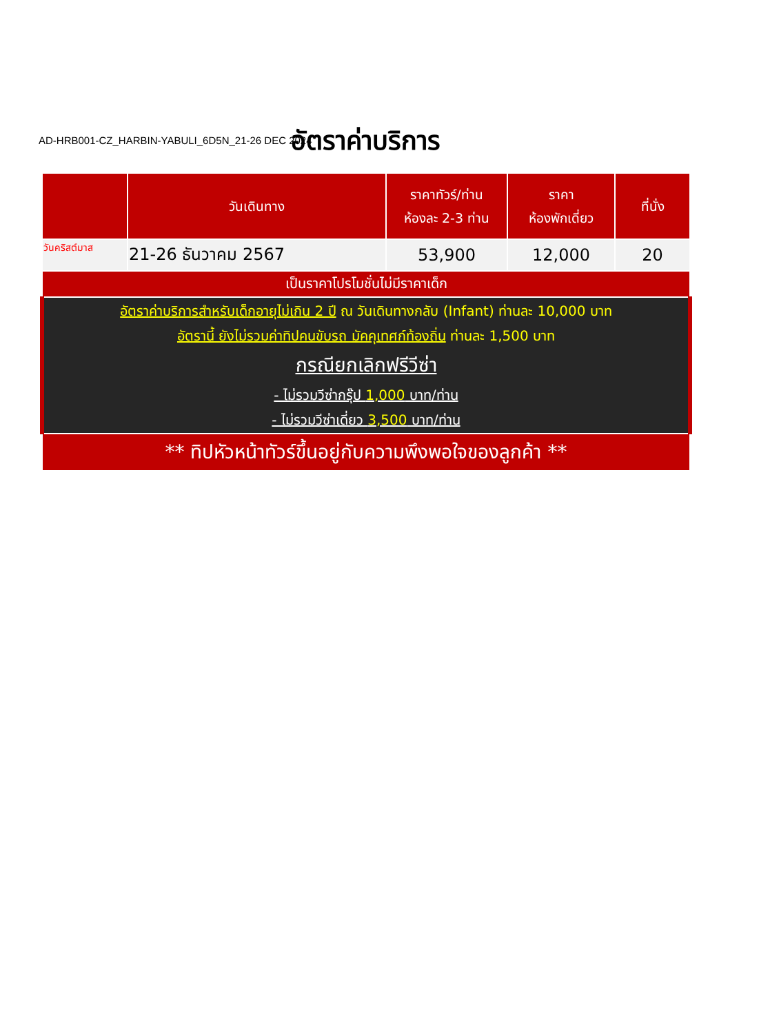AD-HRB001-CZ_HARBIN-YABULI_6D5N_21-26 DEC 2024
อัตราค่าบริการ
| | วันเดินทาง | ราคาทัวร์/ท่าน ห้องละ 2-3 ท่าน | ราคา ห้องพักเดี่ยว | ที่นั่ง |
| --- | --- | --- | --- | --- |
| วันคริสต์มาส | 21-26 ธันวาคม 2567 | 53,900 | 12,000 | 20 |
| เป็นราคาโปรโมชั่นไม่มีราคาเด็ก | | | | |
| อัตราค่าบริการสำหรับเด็กอายุไม่เกิน 2 ปี ณ วันเดินทางกลับ (Infant) ท่านละ 10,000 บาท อัตรานี้ ยังไม่รวมค่าทิปคนขับรถ มัคคุเทศก์ท้องถิ่น ท่านละ 1,500 บาท กรณียกเลิกฟรีวีซ่า - ไม่รวมวีซ่ากรุ๊ป 1,000 บาท/ท่าน - ไม่รวมวีซ่าเดี่ยว 3,500 บาท/ท่าน | | | | |
| ** ทิปหัวหน้าทัวร์ขึ้นอยู่กับความพึงพอใจของลูกค้า ** | | | | |